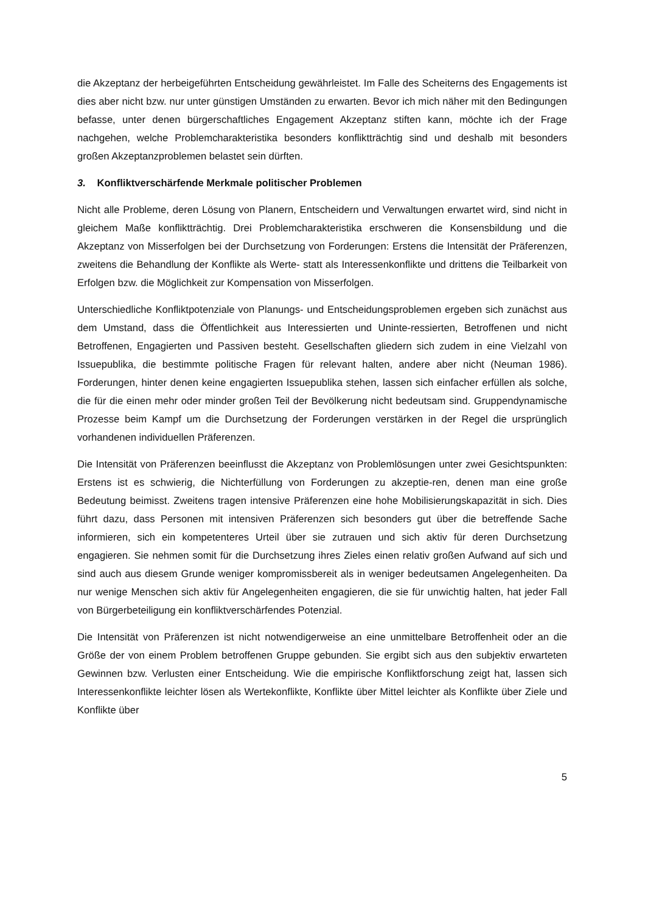die Akzeptanz der herbeigeführten Entscheidung gewährleistet. Im Falle des Scheiterns des Engagements ist dies aber nicht bzw. nur unter günstigen Umständen zu erwarten. Bevor ich mich näher mit den Bedingungen befasse, unter denen bürgerschaftliches Engagement Akzeptanz stiften kann, möchte ich der Frage nachgehen, welche Problemcharakteristika besonders konfliktträchtig sind und deshalb mit besonders großen Akzeptanzproblemen belastet sein dürften.
3. Konfliktverschärfende Merkmale politischer Problemen
Nicht alle Probleme, deren Lösung von Planern, Entscheidern und Verwaltungen erwartet wird, sind nicht in gleichem Maße konfliktträchtig. Drei Problemcharakteristika erschweren die Konsensbildung und die Akzeptanz von Misserfolgen bei der Durchsetzung von Forderungen: Erstens die Intensität der Präferenzen, zweitens die Behandlung der Konflikte als Werte- statt als Interessenkonflikte und drittens die Teilbarkeit von Erfolgen bzw. die Möglichkeit zur Kompensation von Misserfolgen.
Unterschiedliche Konfliktpotenziale von Planungs- und Entscheidungsproblemen ergeben sich zunächst aus dem Umstand, dass die Öffentlichkeit aus Interessierten und Uninte-ressierten, Betroffenen und nicht Betroffenen, Engagierten und Passiven besteht. Gesellschaften gliedern sich zudem in eine Vielzahl von Issuepublika, die bestimmte politische Fragen für relevant halten, andere aber nicht (Neuman 1986). Forderungen, hinter denen keine engagierten Issuepublika stehen, lassen sich einfacher erfüllen als solche, die für die einen mehr oder minder großen Teil der Bevölkerung nicht bedeutsam sind. Gruppendynamische Prozesse beim Kampf um die Durchsetzung der Forderungen verstärken in der Regel die ursprünglich vorhandenen individuellen Präferenzen.
Die Intensität von Präferenzen beeinflusst die Akzeptanz von Problemlösungen unter zwei Gesichtspunkten: Erstens ist es schwierig, die Nichterfüllung von Forderungen zu akzeptie-ren, denen man eine große Bedeutung beimisst. Zweitens tragen intensive Präferenzen eine hohe Mobilisierungskapazität in sich. Dies führt dazu, dass Personen mit intensiven Präferenzen sich besonders gut über die betreffende Sache informieren, sich ein kompetenteres Urteil über sie zutrauen und sich aktiv für deren Durchsetzung engagieren. Sie nehmen somit für die Durchsetzung ihres Zieles einen relativ großen Aufwand auf sich und sind auch aus diesem Grunde weniger kompromissbereit als in weniger bedeutsamen Angelegenheiten. Da nur wenige Menschen sich aktiv für Angelegenheiten engagieren, die sie für unwichtig halten, hat jeder Fall von Bürgerbeteiligung ein konfliktverschärfendes Potenzial.
Die Intensität von Präferenzen ist nicht notwendigerweise an eine unmittelbare Betroffenheit oder an die Größe der von einem Problem betroffenen Gruppe gebunden. Sie ergibt sich aus den subjektiv erwarteten Gewinnen bzw. Verlusten einer Entscheidung. Wie die empirische Konfliktforschung zeigt hat, lassen sich Interessenkonflikte leichter lösen als Wertekonflikte, Konflikte über Mittel leichter als Konflikte über Ziele und Konflikte über
5